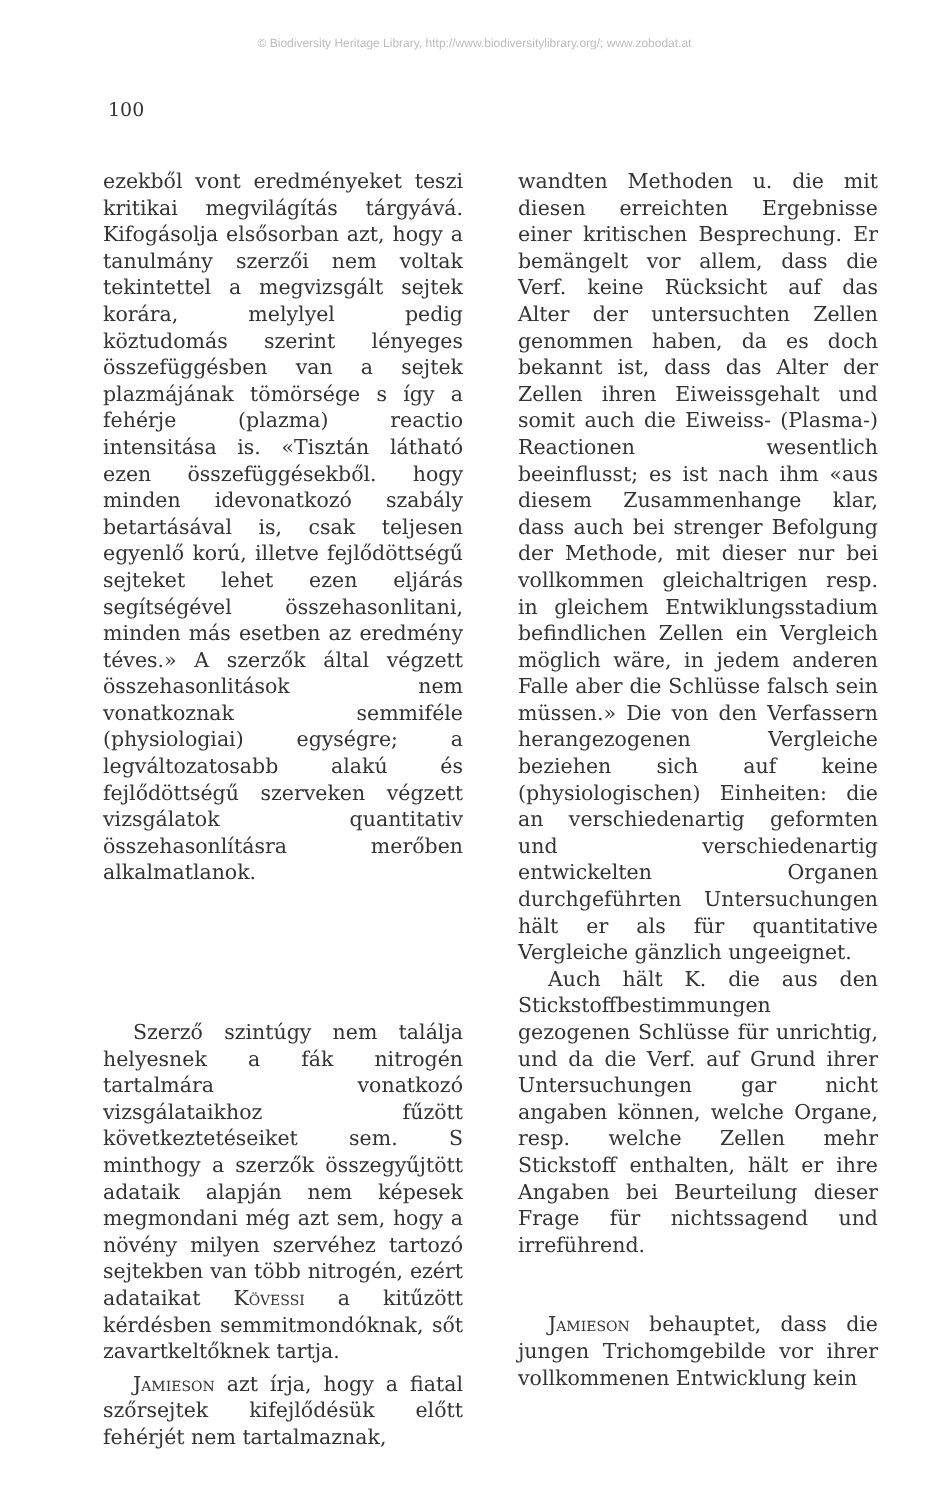© Biodiversity Heritage Library, http://www.biodiversitylibrary.org/; www.zobodat.at
100
ezekből vont eredményeket teszi kritikai megvilágítás tárgyává. Kifogásolja elsősorban azt, hogy a tanulmány szerzői nem voltak tekintettel a megvizsgált sejtek korára, melylyel pedig köztudomás szerint lényeges összefüggésben van a sejtek plazmájának tömörsége s így a fehérje (plazma) reactio intensitása is. «Tisztán látható ezen összefüggésekből. hogy minden idevonatkozó szabály betartásával is, csak teljesen egyenlő korú, illetve fejlődöttségű sejteket lehet ezen eljárás segítségével összehasonlitani, minden más esetben az eredmény téves.» A szerzők által végzett összehasonlitások nem vonatkoznak semmiféle (physiologiai) egységre; a legváltozatosabb alakú és fejlődöttségű szerveken végzett vizsgálatok quantitativ összehasonlításra merőben alkalmatlanok.
Szerző szintúgy nem találja helyesnek a fák nitrogén tartalmára vonatkozó vizsgálataikhoz fűzött következtetéseiket sem. S minthogy a szerzők összegyűjtött adataik alapján nem képesek megmondani még azt sem, hogy a növény milyen szervéhez tartozó sejtekben van több nitrogén, ezért adataikat Kövessi a kitűzött kérdésben semmitmondóknak, sőt zavartkeltőknek tartja.
Jamieson azt írja, hogy a fiatal szőrsejtek kifejlődésük előtt fehérjét nem tartalmaznak,
wandten Methoden u. die mit diesen erreichten Ergebnisse einer kritischen Besprechung. Er bemängelt vor allem, dass die Verf. keine Rücksicht auf das Alter der untersuchten Zellen genommen haben, da es doch bekannt ist, dass das Alter der Zellen ihren Eiweissgehalt und somit auch die Eiweiss- (Plasma-) Reactionen wesentlich beeinflusst; es ist nach ihm «aus diesem Zusammenhange klar, dass auch bei strenger Befolgung der Methode, mit dieser nur bei vollkommen gleichaltrigen resp. in gleichem Entwiklungsstadium befindlichen Zellen ein Vergleich möglich wäre, in jedem anderen Falle aber die Schlüsse falsch sein müssen.» Die von den Verfassern herangezogenen Vergleiche beziehen sich auf keine (physiologischen) Einheiten: die an verschiedenartig geformten und verschiedenartig entwickelten Organen durchgeführten Untersuchungen hält er als für quantitative Vergleiche gänzlich ungeeignet.
Auch hält K. die aus den Stickstoffbestimmungen gezogenen Schlüsse für unrichtig, und da die Verf. auf Grund ihrer Untersuchungen gar nicht angaben können, welche Organe, resp. welche Zellen mehr Stickstoff enthalten, hält er ihre Angaben bei Beurteilung dieser Frage für nichtssagend und irreführend.
Jamieson behauptet, dass die jungen Trichomgebilde vor ihrer vollkommenen Entwicklung kein